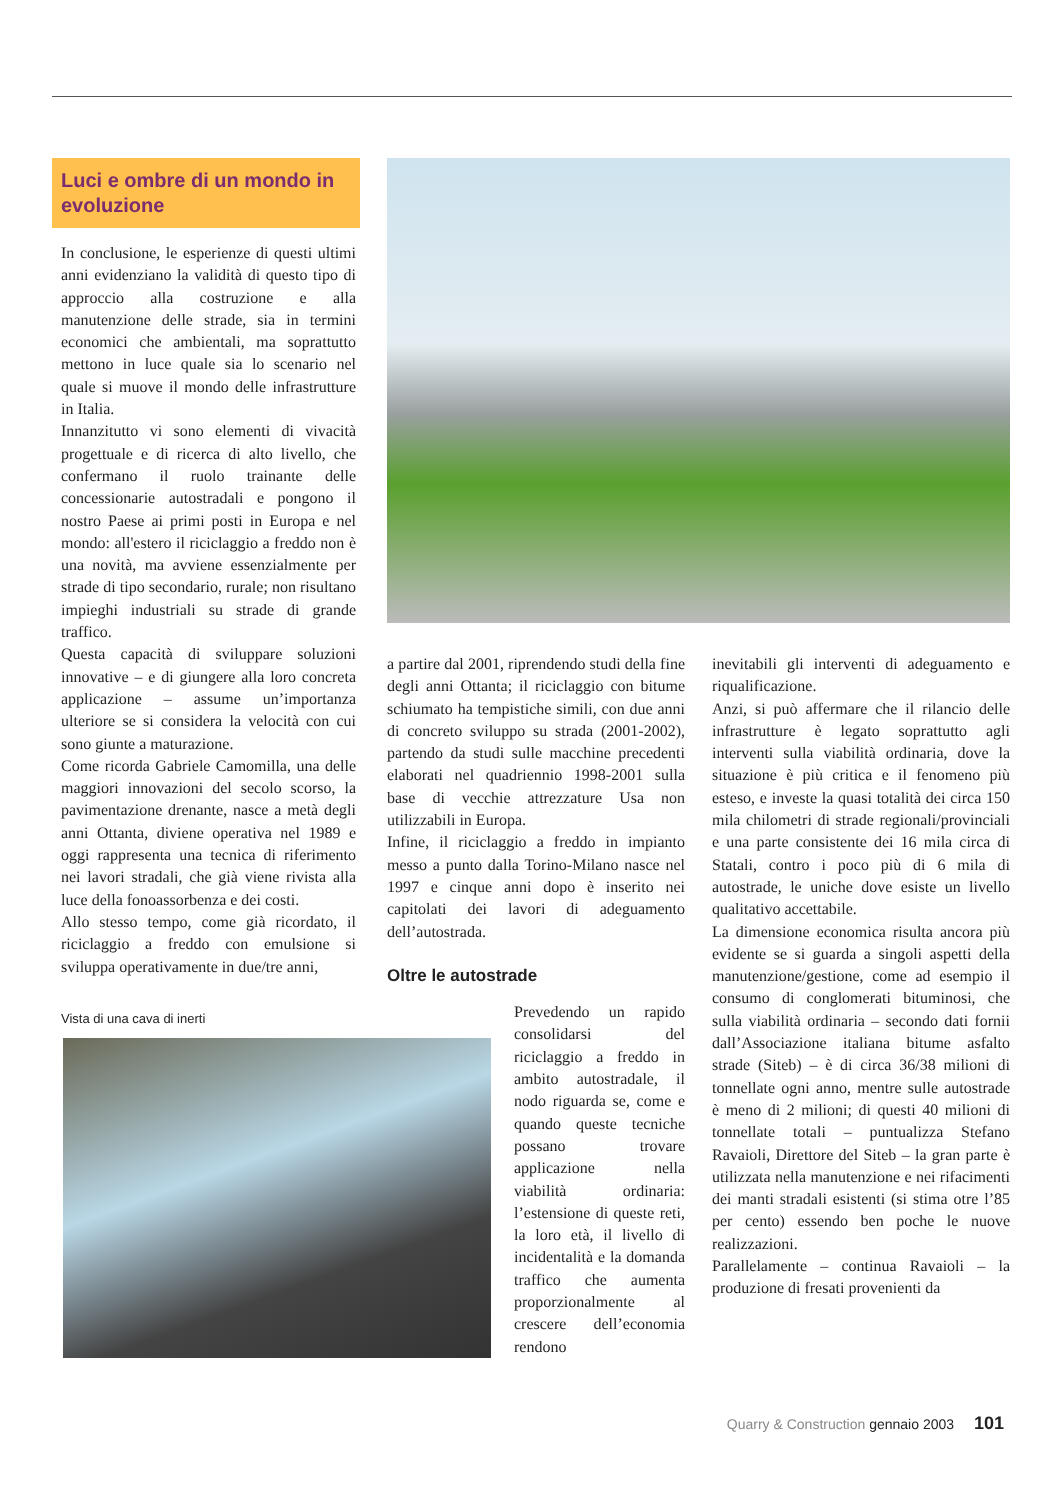Luci e ombre di un mondo in evoluzione
In conclusione, le esperienze di questi ultimi anni evidenziano la validità di questo tipo di approccio alla costruzione e alla manutenzione delle strade, sia in termini economici che ambientali, ma soprattutto mettono in luce quale sia lo scenario nel quale si muove il mondo delle infrastrutture in Italia.
Innanzitutto vi sono elementi di vivacità progettuale e di ricerca di alto livello, che confermano il ruolo trainante delle concessionarie autostradali e pongono il nostro Paese ai primi posti in Europa e nel mondo: all'estero il riciclaggio a freddo non è una novità, ma avviene essenzialmente per strade di tipo secondario, rurale; non risultano impieghi industriali su strade di grande traffico.
Questa capacità di sviluppare soluzioni innovative – e di giungere alla loro concreta applicazione – assume un’importanza ulteriore se si considera la velocità con cui sono giunte a maturazione.
Come ricorda Gabriele Camomilla, una delle maggiori innovazioni del secolo scorso, la pavimentazione drenante, nasce a metà degli anni Ottanta, diviene operativa nel 1989 e oggi rappresenta una tecnica di riferimento nei lavori stradali, che già viene rivista alla luce della fonoassorbenza e dei costi.
Allo stesso tempo, come già ricordato, il riciclaggio a freddo con emulsione si sviluppa operativamente in due/tre anni,
Vista di una cava di inerti
a partire dal 2001, riprendendo studi della fine degli anni Ottanta; il riciclaggio con bitume schiumato ha tempistiche simili, con due anni di concreto sviluppo su strada (2001-2002), partendo da studi sulle macchine precedenti elaborati nel quadriennio 1998-2001 sulla base di vecchie attrezzature Usa non utilizzabili in Europa.
Infine, il riciclaggio a freddo in impianto messo a punto dalla Torino-Milano nasce nel 1997 e cinque anni dopo è inserito nei capitolati dei lavori di adeguamento dell’autostrada.
Oltre le autostrade
Prevedendo un rapido consolidarsi del riciclaggio a freddo in ambito autostradale, il nodo riguarda se, come e quando queste tecniche possano trovare applicazione nella viabilità ordinaria: l’estensione di queste reti, la loro età, il livello di incidentalità e la domanda traffico che aumenta proporzionalmente al crescere dell’economia rendono
inevitabili gli interventi di adeguamento e riqualificazione.
Anzi, si può affermare che il rilancio delle infrastrutture è legato soprattutto agli interventi sulla viabilità ordinaria, dove la situazione è più critica e il fenomeno più esteso, e investe la quasi totalità dei circa 150 mila chilometri di strade regionali/provinciali e una parte consistente dei 16 mila circa di Statali, contro i poco più di 6 mila di autostrade, le uniche dove esiste un livello qualitativo accettabile.
La dimensione economica risulta ancora più evidente se si guarda a singoli aspetti della manutenzione/gestione, come ad esempio il consumo di conglomerati bituminosi, che sulla viabilità ordinaria – secondo dati fornii dall’Associazione italiana bitume asfalto strade (Siteb) – è di circa 36/38 milioni di tonnellate ogni anno, mentre sulle autostrade è meno di 2 milioni; di questi 40 milioni di tonnellate totali – puntualizza Stefano Ravaioli, Direttore del Siteb – la gran parte è utilizzata nella manutenzione e nei rifacimenti dei manti stradali esistenti (si stima otre l’85 per cento) essendo ben poche le nuove realizzazioni.
Parallelamente – continua Ravaioli – la produzione di fresati provenienti da
Quarry & Construction gennaio 2003 101